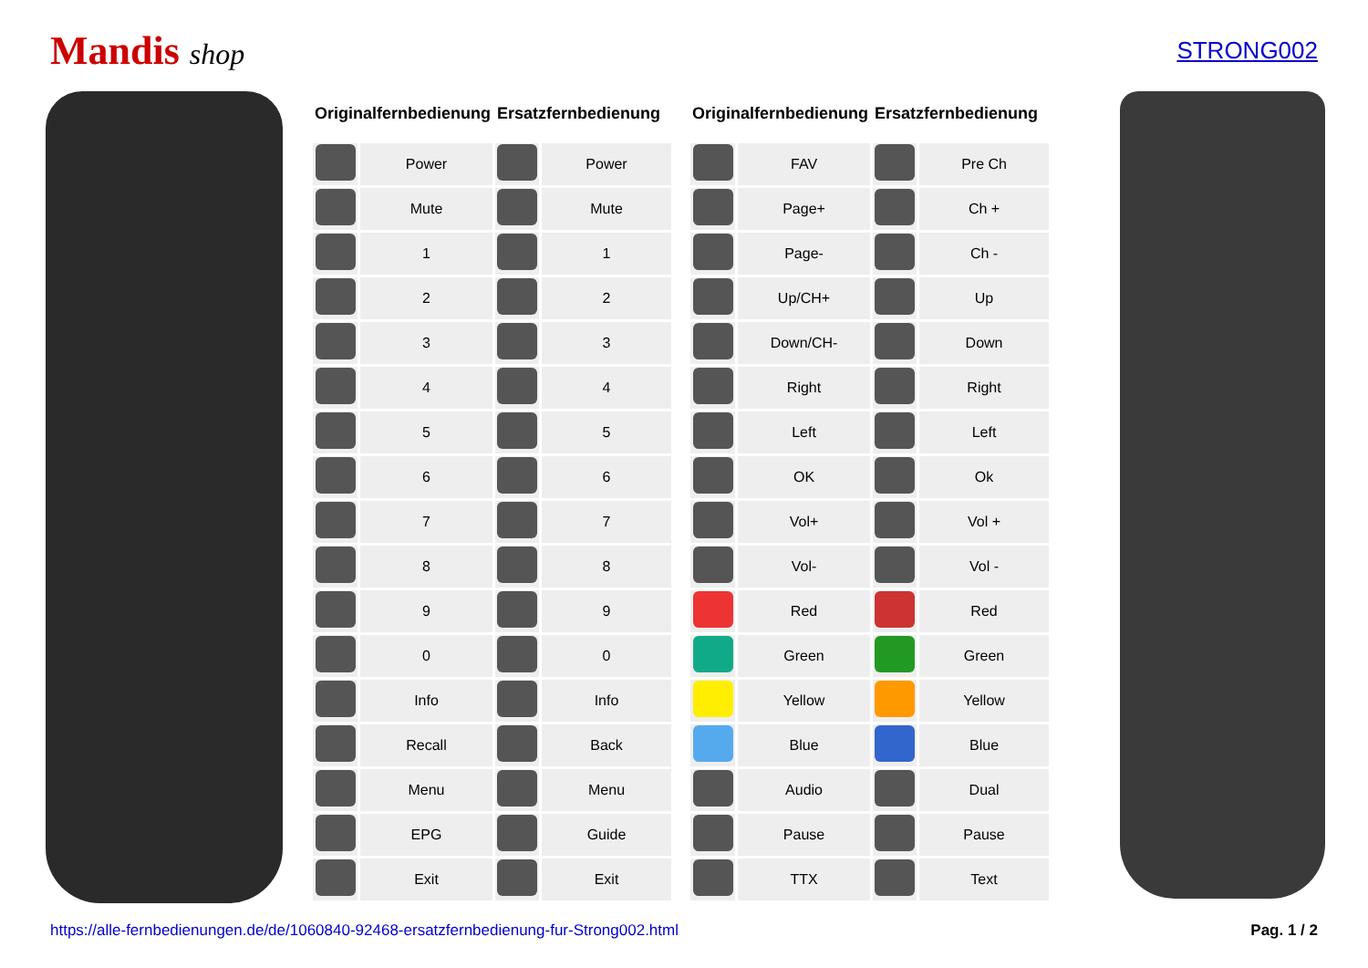Mandis shop
STRONG002
| Originalfernbedienung | | Ersatzfernbedienung | |
| --- | --- | --- | --- |
| | Power | | Power |
| | Mute | | Mute |
| | 1 | | 1 |
| | 2 | | 2 |
| | 3 | | 3 |
| | 4 | | 4 |
| | 5 | | 5 |
| | 6 | | 6 |
| | 7 | | 7 |
| | 8 | | 8 |
| | 9 | | 9 |
| | 0 | | 0 |
| | Info | | Info |
| | Recall | | Back |
| | Menu | | Menu |
| | EPG | | Guide |
| | Exit | | Exit |
| Originalfernbedienung | | Ersatzfernbedienung | |
| --- | --- | --- | --- |
| | FAV | | Pre Ch |
| | Page+ | | Ch + |
| | Page- | | Ch - |
| | Up/CH+ | | Up |
| | Down/CH- | | Down |
| | Right | | Right |
| | Left | | Left |
| | OK | | Ok |
| | Vol+ | | Vol + |
| | Vol- | | Vol - |
| | Red | | Red |
| | Green | | Green |
| | Yellow | | Yellow |
| | Blue | | Blue |
| | Audio | | Dual |
| | Pause | | Pause |
| | TTX | | Text |
https://alle-fernbedienungen.de/de/1060840-92468-ersatzfernbedienung-fur-Strong002.html Pag. 1 / 2